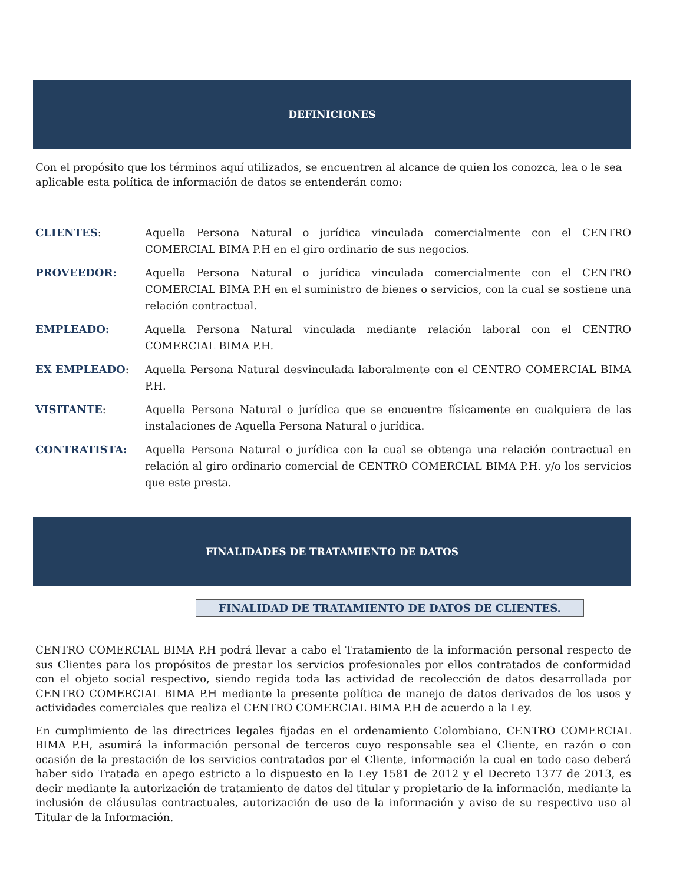DEFINICIONES
Con el propósito que los términos aquí utilizados, se encuentren al alcance de quien los conozca, lea o le sea aplicable esta política de información de datos se entenderán como:
CLIENTES: Aquella Persona Natural o jurídica vinculada comercialmente con el CENTRO COMERCIAL BIMA P.H en el giro ordinario de sus negocios.
PROVEEDOR: Aquella Persona Natural o jurídica vinculada comercialmente con el CENTRO COMERCIAL BIMA P.H en el suministro de bienes o servicios, con la cual se sostiene una relación contractual.
EMPLEADO: Aquella Persona Natural vinculada mediante relación laboral con el CENTRO COMERCIAL BIMA P.H.
EX EMPLEADO: Aquella Persona Natural desvinculada laboralmente con el CENTRO COMERCIAL BIMA P.H.
VISITANTE: Aquella Persona Natural o jurídica que se encuentre físicamente en cualquiera de las instalaciones de Aquella Persona Natural o jurídica.
CONTRATISTA: Aquella Persona Natural o jurídica con la cual se obtenga una relación contractual en relación al giro ordinario comercial de CENTRO COMERCIAL BIMA P.H. y/o los servicios que este presta.
FINALIDADES DE TRATAMIENTO DE DATOS
FINALIDAD DE TRATAMIENTO DE DATOS DE CLIENTES.
CENTRO COMERCIAL BIMA P.H podrá llevar a cabo el Tratamiento de la información personal respecto de sus Clientes para los propósitos de prestar los servicios profesionales por ellos contratados de conformidad con el objeto social respectivo, siendo regida toda las actividad de recolección de datos desarrollada por CENTRO COMERCIAL BIMA P.H mediante la presente política de manejo de datos derivados de los usos y actividades comerciales que realiza el CENTRO COMERCIAL BIMA P.H de acuerdo a la Ley.
En cumplimiento de las directrices legales fijadas en el ordenamiento Colombiano, CENTRO COMERCIAL BIMA P.H, asumirá la información personal de terceros cuyo responsable sea el Cliente, en razón o con ocasión de la prestación de los servicios contratados por el Cliente, información la cual en todo caso deberá haber sido Tratada en apego estricto a lo dispuesto en la Ley 1581 de 2012 y el Decreto 1377 de 2013, es decir mediante la autorización de tratamiento de datos del titular y propietario de la información, mediante la inclusión de cláusulas contractuales, autorización de uso de la información y aviso de su respectivo uso al Titular de la Información.